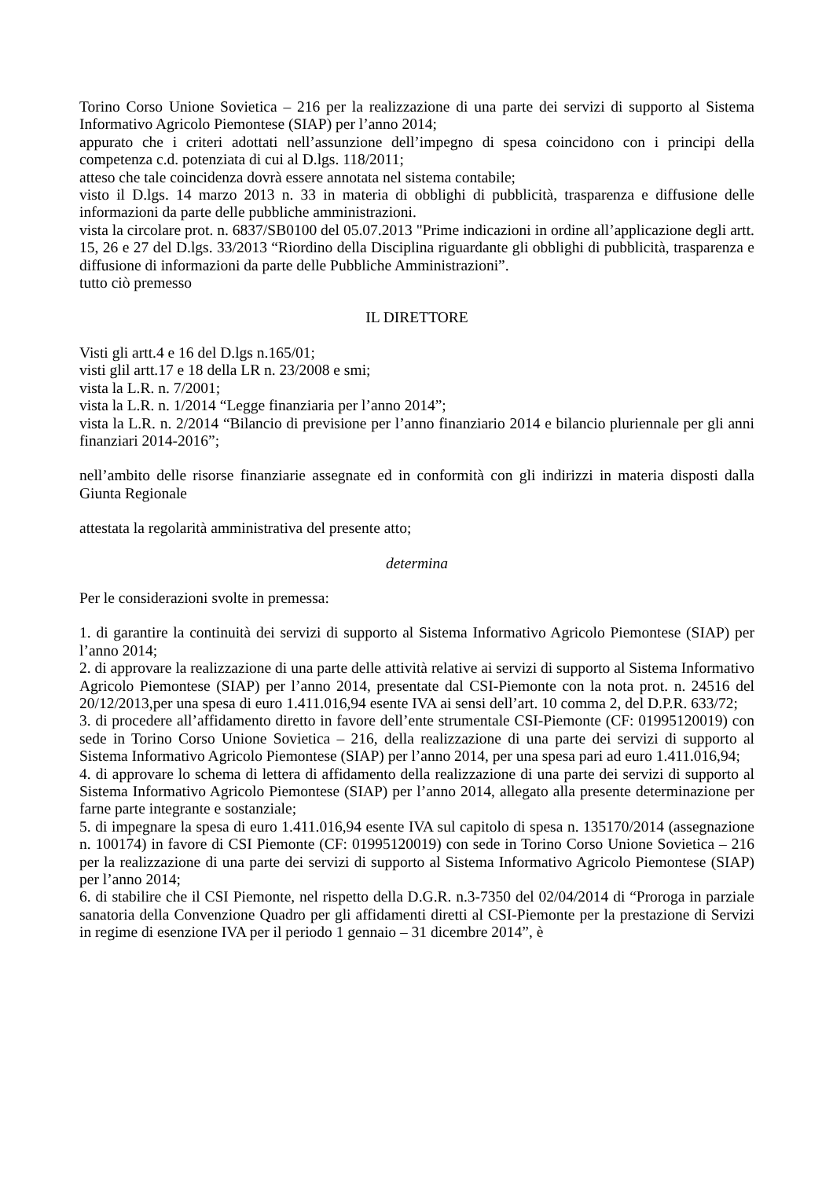Torino Corso Unione Sovietica – 216 per la realizzazione di una parte dei servizi di supporto al Sistema Informativo Agricolo Piemontese (SIAP) per l’anno 2014;
appurato che i criteri adottati nell’assunzione dell’impegno di spesa coincidono con i principi della competenza c.d. potenziata di cui al D.lgs. 118/2011;
atteso che tale coincidenza dovrà essere annotata nel sistema contabile;
visto il D.lgs. 14 marzo 2013 n. 33 in materia di obblighi di pubblicità, trasparenza e diffusione delle informazioni da parte delle pubbliche amministrazioni.
vista la circolare prot. n. 6837/SB0100 del 05.07.2013 "Prime indicazioni in ordine all’applicazione degli artt. 15, 26 e 27 del D.lgs. 33/2013 “Riordino della Disciplina riguardante gli obblighi di pubblicità, trasparenza e diffusione di informazioni da parte delle Pubbliche Amministrazioni”.
tutto ciò premesso
IL DIRETTORE
Visti gli artt.4 e 16 del D.lgs n.165/01;
visti glil artt.17 e 18 della LR n. 23/2008 e smi;
vista la L.R. n. 7/2001;
vista la L.R. n. 1/2014 “Legge finanziaria per l’anno 2014”;
vista la L.R. n. 2/2014 “Bilancio di previsione per l’anno finanziario 2014 e bilancio pluriennale per gli anni finanziari 2014-2016”;
nell’ambito delle risorse finanziarie assegnate ed in conformità con gli indirizzi in materia disposti dalla Giunta Regionale
attestata la regolarità amministrativa del presente atto;
determina
Per le considerazioni svolte in premessa:
1. di garantire la continuità dei servizi di supporto al Sistema Informativo Agricolo Piemontese (SIAP) per l’anno 2014;
2. di approvare la realizzazione di una parte delle attività relative ai servizi di supporto al Sistema Informativo Agricolo Piemontese (SIAP) per l’anno 2014, presentate dal CSI-Piemonte con la nota prot. n. 24516 del 20/12/2013,per una spesa di euro 1.411.016,94 esente IVA ai sensi dell’art. 10 comma 2, del D.P.R. 633/72;
3. di procedere all’affidamento diretto in favore dell’ente strumentale CSI-Piemonte (CF: 01995120019) con sede in Torino Corso Unione Sovietica – 216, della realizzazione di una parte dei servizi di supporto al Sistema Informativo Agricolo Piemontese (SIAP) per l’anno 2014, per una spesa pari ad euro 1.411.016,94;
4. di approvare lo schema di lettera di affidamento della realizzazione di una parte dei servizi di supporto al Sistema Informativo Agricolo Piemontese (SIAP) per l’anno 2014, allegato alla presente determinazione per farne parte integrante e sostanziale;
5. di impegnare la spesa di euro 1.411.016,94 esente IVA sul capitolo di spesa n. 135170/2014 (assegnazione n. 100174) in favore di CSI Piemonte (CF: 01995120019) con sede in Torino Corso Unione Sovietica – 216 per la realizzazione di una parte dei servizi di supporto al Sistema Informativo Agricolo Piemontese (SIAP) per l’anno 2014;
6. di stabilire che il CSI Piemonte, nel rispetto della D.G.R. n.3-7350 del 02/04/2014 di “Proroga in parziale sanatoria della Convenzione Quadro per gli affidamenti diretti al CSI-Piemonte per la prestazione di Servizi in regime di esenzione IVA per il periodo 1 gennaio – 31 dicembre 2014”, è